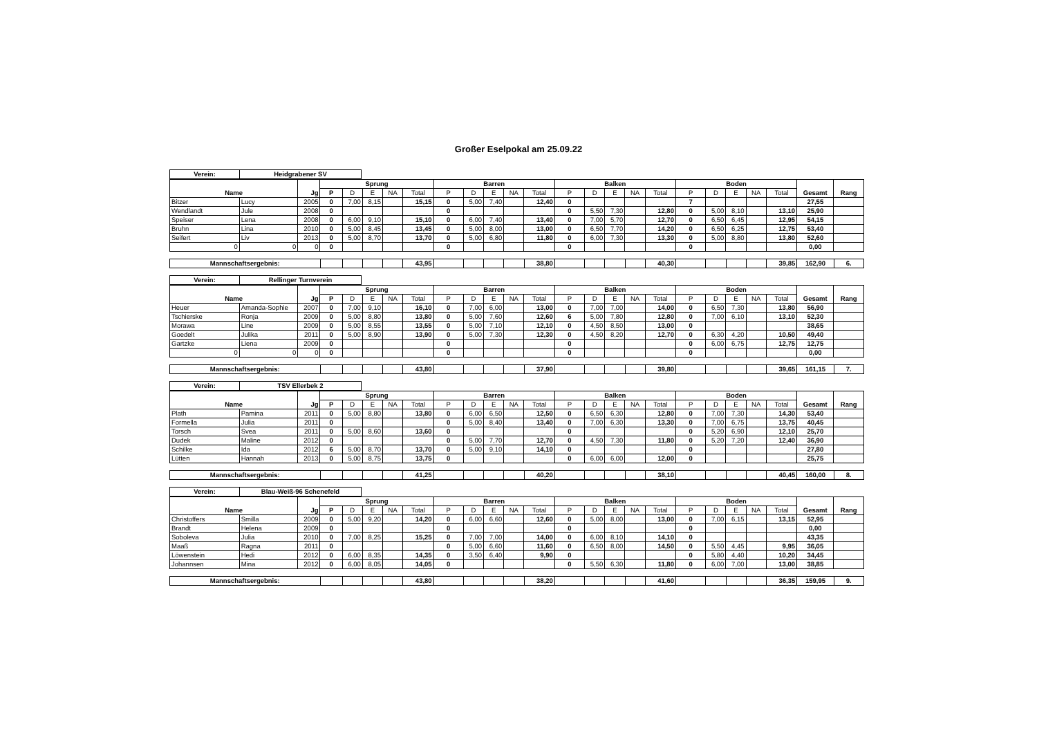Großer Eselpokal am 25.09.22
| Verein: | Heidgrabener SV |
| Name | | Jg | Sprung | | | | | Barren | | | | | Balken | | | | | Boden | | | | | Gesamt | Rang |
| --- | --- | --- | --- | --- | --- | --- | --- | --- | --- | --- | --- | --- | --- | --- | --- | --- | --- | --- | --- | --- | --- | --- | --- | --- |
| | | | P | D | E | NA | Total | P | D | E | NA | Total | P | D | E | NA | Total | P | D | E | NA | Total | | |
| Bitzer | Lucy | 2005 | 0 | 7,00 | 8,15 | | 15,15 | 0 | 5,00 | 7,40 | | 12,40 | 0 | | | | | 7 | | | | | 27,55 | |
| Wendlandt | Jule | 2008 | 0 | | | | | 0 | | | | | 0 | 5,50 | 7,30 | | 12,80 | 0 | 5,00 | 8,10 | | 13,10 | 25,90 | |
| Speiser | Lena | 2008 | 0 | 6,00 | 9,10 | | 15,10 | 0 | 6,00 | 7,40 | | 13,40 | 0 | 7,00 | 5,70 | | 12,70 | 0 | 6,50 | 6,45 | | 12,95 | 54,15 | |
| Bruhn | Lina | 2010 | 0 | 5,00 | 8,45 | | 13,45 | 0 | 5,00 | 8,00 | | 13,00 | 0 | 6,50 | 7,70 | | 14,20 | 0 | 6,50 | 6,25 | | 12,75 | 53,40 | |
| Seifert | Liv | 2013 | 0 | 5,00 | 8,70 | | 13,70 | 0 | 5,00 | 6,80 | | 11,80 | 0 | 6,00 | 7,30 | | 13,30 | 0 | 5,00 | 8,80 | | 13,80 | 52,60 | |
| 0 | 0 | 0 | 0 | | | | | 0 | | | | | 0 | | | | | 0 | | | | | 0,00 | |
| Mannschaftsergebnis: | | | | | 43,95 | | | | | 38,80 | | | | | 40,30 | | | | | 39,85 | 162,90 | 6. |
| Verein: | Rellinger Turnverein |
| Name | | Jg | Sprung | | | | | Barren | | | | | Balken | | | | | Boden | | | | | Gesamt | Rang |
| --- | --- | --- | --- | --- | --- | --- | --- | --- | --- | --- | --- | --- | --- | --- | --- | --- | --- | --- | --- | --- | --- | --- | --- | --- |
| | | | P | D | E | NA | Total | P | D | E | NA | Total | P | D | E | NA | Total | P | D | E | NA | Total | | |
| Heuer | Amanda-Sophie | 2007 | 0 | 7,00 | 9,10 | | 16,10 | 0 | 7,00 | 6,00 | | 13,00 | 0 | 7,00 | 7,00 | | 14,00 | 0 | 6,50 | 7,30 | | 13,80 | 56,90 | |
| Tschierske | Ronja | 2009 | 0 | 5,00 | 8,80 | | 13,80 | 0 | 5,00 | 7,60 | | 12,60 | 6 | 5,00 | 7,80 | | 12,80 | 0 | 7,00 | 6,10 | | 13,10 | 52,30 | |
| Morawa | Line | 2009 | 0 | 5,00 | 8,55 | | 13,55 | 0 | 5,00 | 7,10 | | 12,10 | 0 | 4,50 | 8,50 | | 13,00 | 0 | | | | | 38,65 | |
| Goedelt | Julika | 2011 | 0 | 5,00 | 8,90 | | 13,90 | 0 | 5,00 | 7,30 | | 12,30 | 0 | 4,50 | 8,20 | | 12,70 | 0 | 6,30 | 4,20 | | 10,50 | 49,40 | |
| Gartzke | Liena | 2009 | 0 | | | | | 0 | | | | | 0 | | | | | 0 | 6,00 | 6,75 | | 12,75 | 12,75 | |
| 0 | 0 | 0 | 0 | | | | | 0 | | | | | 0 | | | | | 0 | | | | | 0,00 | |
| Mannschaftsergebnis: | | | | | 43,80 | | | | | 37,90 | | | | | 39,80 | | | | | 39,65 | 161,15 | 7. |
| Verein: | TSV Ellerbek 2 |
| Name | | Jg | Sprung | | | | | Barren | | | | | Balken | | | | | Boden | | | | | Gesamt | Rang |
| --- | --- | --- | --- | --- | --- | --- | --- | --- | --- | --- | --- | --- | --- | --- | --- | --- | --- | --- | --- | --- | --- | --- | --- | --- |
| | | | P | D | E | NA | Total | P | D | E | NA | Total | P | D | E | NA | Total | P | D | E | NA | Total | | |
| Plath | Pamina | 2011 | 0 | 5,00 | 8,80 | | 13,80 | 0 | 6,00 | 6,50 | | 12,50 | 0 | 6,50 | 6,30 | | 12,80 | 0 | 7,00 | 7,30 | | 14,30 | 53,40 | |
| Formella | Julia | 2011 | 0 | | | | | 0 | 5,00 | 8,40 | | 13,40 | 0 | 7,00 | 6,30 | | 13,30 | 0 | 7,00 | 6,75 | | 13,75 | 40,45 | |
| Torsch | Svea | 2011 | 0 | 5,00 | 8,60 | | 13,60 | 0 | | | | | 0 | | | | | 0 | 5,20 | 6,90 | | 12,10 | 25,70 | |
| Dudek | Maline | 2012 | 0 | | | | | 0 | 5,00 | 7,70 | | 12,70 | 0 | 4,50 | 7,30 | | 11,80 | 0 | 5,20 | 7,20 | | 12,40 | 36,90 | |
| Schilke | Ida | 2012 | 6 | 5,00 | 8,70 | | 13,70 | 0 | 5,00 | 9,10 | | 14,10 | 0 | | | | | 0 | | | | | 27,80 | |
| Lütten | Hannah | 2013 | 0 | 5,00 | 8,75 | | 13,75 | 0 | | | | | 0 | 6,00 | 6,00 | | 12,00 | 0 | | | | | 25,75 | |
| Mannschaftsergebnis: | | | | | 41,25 | | | | | 40,20 | | | | | 38,10 | | | | | 40,45 | 160,00 | 8. |
| Verein: | Blau-Weiß-96 Schenefeld |
| Name | | Jg | Sprung | | | | | Barren | | | | | Balken | | | | | Boden | | | | | Gesamt | Rang |
| --- | --- | --- | --- | --- | --- | --- | --- | --- | --- | --- | --- | --- | --- | --- | --- | --- | --- | --- | --- | --- | --- | --- | --- | --- |
| | | | P | D | E | NA | Total | P | D | E | NA | Total | P | D | E | NA | Total | P | D | E | NA | Total | | |
| Christoffers | Smilla | 2009 | 0 | 5,00 | 9,20 | | 14,20 | 0 | 6,00 | 6,60 | | 12,60 | 0 | 5,00 | 8,00 | | 13,00 | 0 | 7,00 | 6,15 | | 13,15 | 52,95 | |
| Brandt | Helena | 2009 | 0 | | | | | 0 | | | | | 0 | | | | | 0 | | | | | 0,00 | |
| Soboleva | Julia | 2010 | 0 | 7,00 | 8,25 | | 15,25 | 0 | 7,00 | 7,00 | | 14,00 | 0 | 6,00 | 8,10 | | 14,10 | 0 | | | | | 43,35 | |
| Maaß | Ragna | 2011 | 0 | | | | | 0 | 5,00 | 6,60 | | 11,60 | 0 | 6,50 | 8,00 | | 14,50 | 0 | 5,50 | 4,45 | | 9,95 | 36,05 | |
| Löwenstein | Hedi | 2012 | 0 | 6,00 | 8,35 | | 14,35 | 0 | 3,50 | 6,40 | | 9,90 | 0 | | | | | 0 | 5,80 | 4,40 | | 10,20 | 34,45 | |
| Johannsen | Mina | 2012 | 0 | 6,00 | 8,05 | | 14,05 | 0 | | | | | 0 | 5,50 | 6,30 | | 11,80 | 0 | 6,00 | 7,00 | | 13,00 | 38,85 | |
| Mannschaftsergebnis: | | | | | 43,80 | | | | | 38,20 | | | | | 41,60 | | | | | 36,35 | 159,95 | 9. |